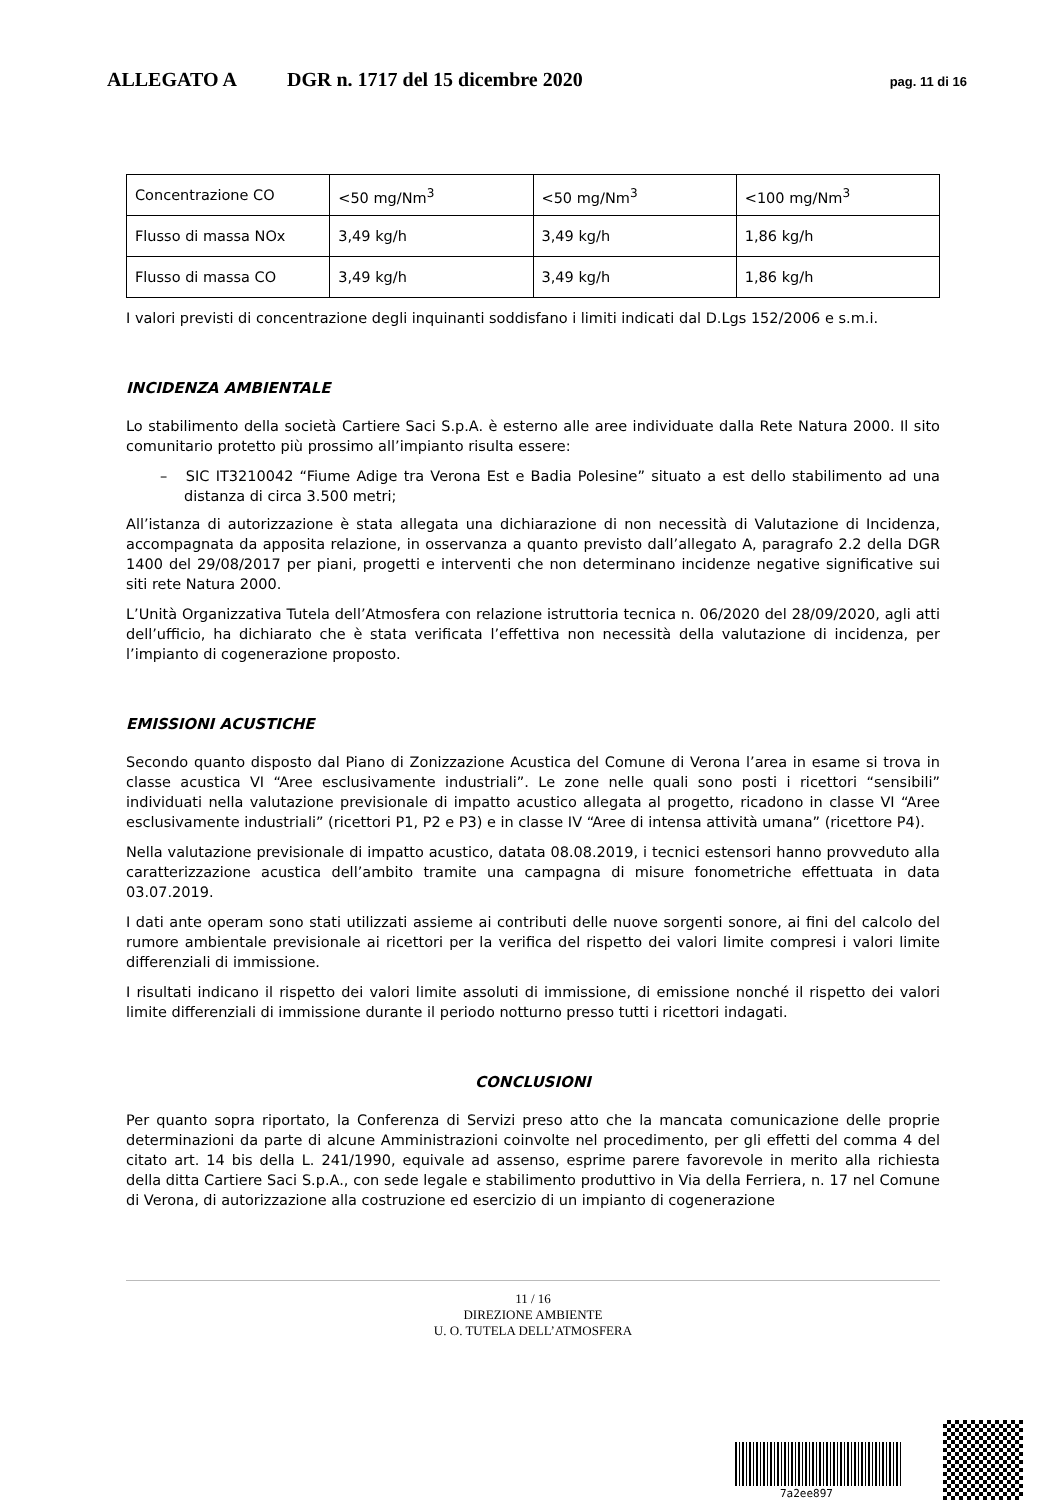ALLEGATO A DGR n. 1717 del 15 dicembre 2020 pag. 11 di 16
| Concentrazione CO | <50 mg/Nm<sup>3</sup> | <50 mg/Nm<sup>3</sup> | <100 mg/Nm<sup>3</sup> |
| Flusso di massa NOx | 3,49 kg/h | 3,49 kg/h | 1,86 kg/h |
| Flusso di massa CO | 3,49 kg/h | 3,49 kg/h | 1,86 kg/h |
I valori previsti di concentrazione degli inquinanti soddisfano i limiti indicati dal D.Lgs 152/2006 e s.m.i.
INCIDENZA AMBIENTALE
Lo stabilimento della società Cartiere Saci S.p.A. è esterno alle aree individuate dalla Rete Natura 2000. Il sito comunitario protetto più prossimo all’impianto risulta essere:
– SIC IT3210042 “Fiume Adige tra Verona Est e Badia Polesine” situato a est dello stabilimento ad una distanza di circa 3.500 metri;
All’istanza di autorizzazione è stata allegata una dichiarazione di non necessità di Valutazione di Incidenza, accompagnata da apposita relazione, in osservanza a quanto previsto dall’allegato A, paragrafo 2.2 della DGR 1400 del 29/08/2017 per piani, progetti e interventi che non determinano incidenze negative significative sui siti rete Natura 2000.
L’Unità Organizzativa Tutela dell’Atmosfera con relazione istruttoria tecnica n. 06/2020 del 28/09/2020, agli atti dell’ufficio, ha dichiarato che è stata verificata l’effettiva non necessità della valutazione di incidenza, per l’impianto di cogenerazione proposto.
EMISSIONI ACUSTICHE
Secondo quanto disposto dal Piano di Zonizzazione Acustica del Comune di Verona l’area in esame si trova in classe acustica VI “Aree esclusivamente industriali”. Le zone nelle quali sono posti i ricettori “sensibili” individuati nella valutazione previsionale di impatto acustico allegata al progetto, ricadono in classe VI “Aree esclusivamente industriali” (ricettori P1, P2 e P3) e in classe IV “Aree di intensa attività umana” (ricettore P4).
Nella valutazione previsionale di impatto acustico, datata 08.08.2019, i tecnici estensori hanno provveduto alla caratterizzazione acustica dell’ambito tramite una campagna di misure fonometriche effettuata in data 03.07.2019.
I dati ante operam sono stati utilizzati assieme ai contributi delle nuove sorgenti sonore, ai fini del calcolo del rumore ambientale previsionale ai ricettori per la verifica del rispetto dei valori limite compresi i valori limite differenziali di immissione.
I risultati indicano il rispetto dei valori limite assoluti di immissione, di emissione nonché il rispetto dei valori limite differenziali di immissione durante il periodo notturno presso tutti i ricettori indagati.
CONCLUSIONI
Per quanto sopra riportato, la Conferenza di Servizi preso atto che la mancata comunicazione delle proprie determinazioni da parte di alcune Amministrazioni coinvolte nel procedimento, per gli effetti del comma 4 del citato art. 14 bis della L. 241/1990, equivale ad assenso, esprime parere favorevole in merito alla richiesta della ditta Cartiere Saci S.p.A., con sede legale e stabilimento produttivo in Via della Ferriera, n. 17 nel Comune di Verona, di autorizzazione alla costruzione ed esercizio di un impianto di cogenerazione
11 / 16
DIREZIONE AMBIENTE
U. O. TUTELA DELL’ATMOSFERA
7a2ee897